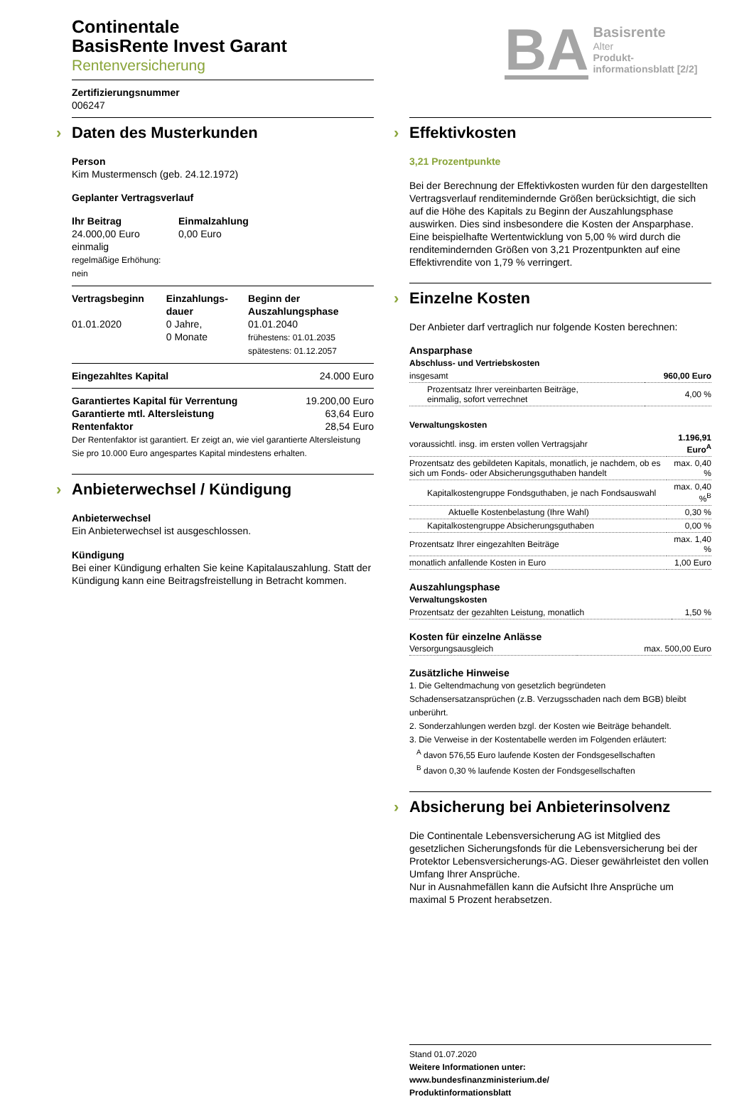Continentale
BasisRente Invest Garant
Rentenversicherung
Zertifizierungsnummer
006247
BA
Basisrente
Alter
Produkt-
informationsblatt [2/2]
› Daten des Musterkunden
Person
Kim Mustermensch (geb. 24.12.1972)
Geplanter Vertragsverlauf
Ihr Beitrag
24.000,00 Euro
einmalig
regelmäßige Erhöhung:
nein
Einmalzahlung
0,00 Euro
Vertragsbeginn
01.01.2020
Einzahlungs-
dauer
0 Jahre,
0 Monate
Beginn der Auszahlungsphase
01.01.2040
frühestens: 01.01.2035
spätestens: 01.12.2057
Eingezahltes Kapital 24.000 Euro
Garantiertes Kapital für Verrentung
Garantierte mtl. Altersleistung
Rentenfaktor
19.200,00 Euro
63,64 Euro
28,54 Euro
Der Rentenfaktor ist garantiert. Er zeigt an, wie viel garantierte Altersleistung Sie pro 10.000 Euro angespartes Kapital mindestens erhalten.
› Anbieterwechsel / Kündigung
Anbieterwechsel
Ein Anbieterwechsel ist ausgeschlossen.
Kündigung
Bei einer Kündigung erhalten Sie keine Kapitalauszahlung. Statt der Kündigung kann eine Beitragsfreistellung in Betracht kommen.
› Effektivkosten
3,21 Prozentpunkte
Bei der Berechnung der Effektivkosten wurden für den dargestellten Vertragsverlauf renditemindernde Größen berücksichtigt, die sich auf die Höhe des Kapitals zu Beginn der Auszahlungsphase auswirken. Dies sind insbesondere die Kosten der Ansparphase. Eine beispielhafte Wertentwicklung von 5,00 % wird durch die renditemindernden Größen von 3,21 Prozentpunkten auf eine Effektivrendite von 1,79 % verringert.
› Einzelne Kosten
Der Anbieter darf vertraglich nur folgende Kosten berechnen:
Ansparphase
Abschluss- und Vertriebskosten
| insgesamt | 960,00 Euro |
| Prozentsatz Ihrer vereinbarten Beiträge, einmalig, sofort verrechnet | 4,00 % |
Verwaltungskosten
| voraussichtl. insg. im ersten vollen Vertragsjahr | 1.196,91 Euro<sup>A</sup> |
| Prozentsatz des gebildeten Kapitals, monatlich, je nachdem, ob es sich um Fonds- oder Absicherungsguthaben handelt | max. 0,40 % |
| Kapitalkostengruppe Fondsguthaben, je nach Fondsauswahl | max. 0,40 %<sup>B</sup> |
| Aktuelle Kostenbelastung (Ihre Wahl) | 0,30 % |
| Kapitalkostengruppe Absicherungsguthaben | 0,00 % |
| Prozentsatz Ihrer eingezahlten Beiträge | max. 1,40 % |
| monatlich anfallende Kosten in Euro | 1,00 Euro |
Auszahlungsphase
Verwaltungskosten
| Prozentsatz der gezahlten Leistung, monatlich | 1,50 % |
Kosten für einzelne Anlässe
| Versorgungsausgleich | max. 500,00 Euro |
Zusätzliche Hinweise
1. Die Geltendmachung von gesetzlich begründeten Schadensersatzansprüchen (z.B. Verzugsschaden nach dem BGB) bleibt unberührt.
2. Sonderzahlungen werden bzgl. der Kosten wie Beiträge behandelt.
3. Die Verweise in der Kostentabelle werden im Folgenden erläutert:
<sup>A</sup> davon 576,55 Euro laufende Kosten der Fondsgesellschaften
<sup>B</sup> davon 0,30 % laufende Kosten der Fondsgesellschaften
› Absicherung bei Anbieterinsolvenz
Die Continentale Lebensversicherung AG ist Mitglied des gesetzlichen Sicherungsfonds für die Lebensversicherung bei der Protektor Lebensversicherungs-AG. Dieser gewährleistet den vollen Umfang Ihrer Ansprüche.
Nur in Ausnahmefällen kann die Aufsicht Ihre Ansprüche um maximal 5 Prozent herabsetzen.
Stand 01.07.2020
Weitere Informationen unter:
www.bundesfinanzministerium.de/
Produktinformationsblatt